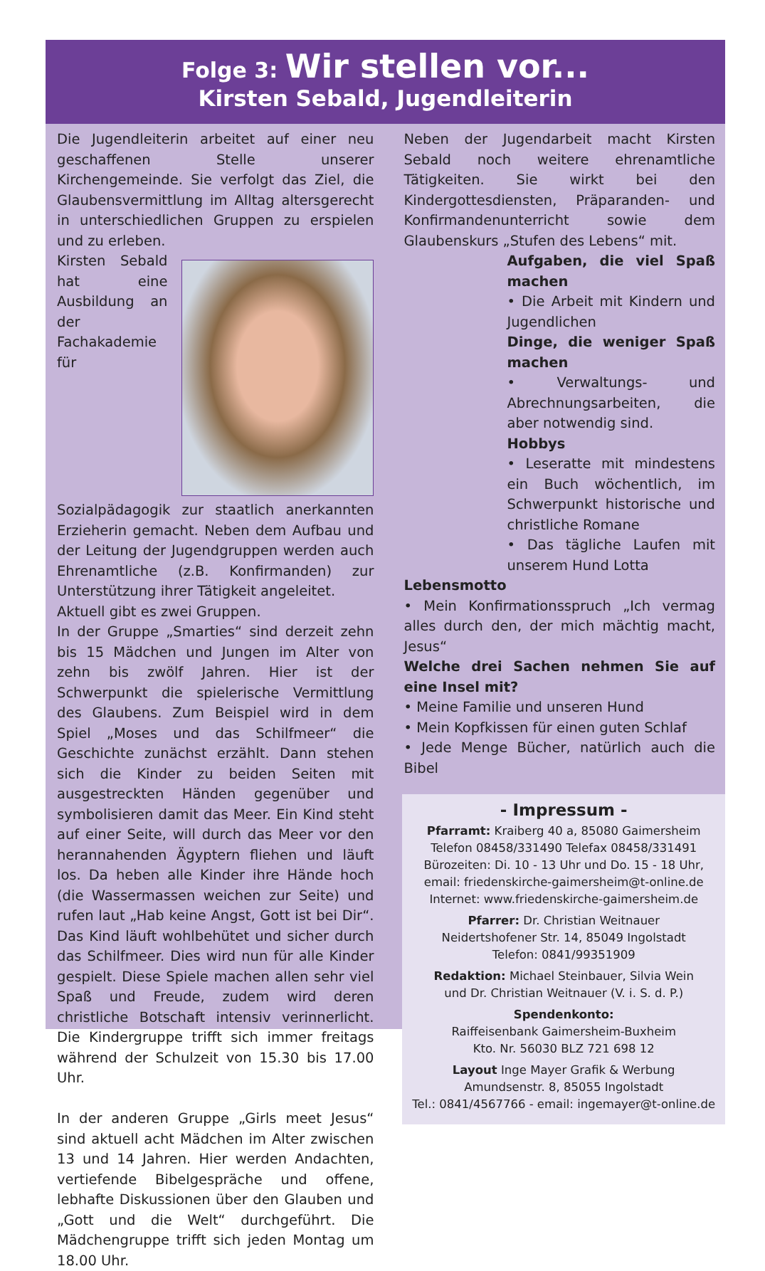Folge 3: Wir stellen vor...
Kirsten Sebald, Jugendleiterin
Die Jugendleiterin arbeitet auf einer neu geschaffenen Stelle unserer Kirchengemeinde. Sie verfolgt das Ziel, die Glaubensvermittlung im Alltag altersgerecht in unterschiedlichen Gruppen zu erspielen und zu erleben.
Kirsten Sebald hat eine Ausbildung an der Fachakademie für Sozialpädagogik zur staatlich anerkannten Erzieherin gemacht. Neben dem Aufbau und der Leitung der Jugendgruppen werden auch Ehrenamtliche (z.B. Konfirmanden) zur Unterstützung ihrer Tätigkeit angeleitet.
Aktuell gibt es zwei Gruppen.
In der Gruppe „Smarties“ sind derzeit zehn bis 15 Mädchen und Jungen im Alter von zehn bis zwölf Jahren. Hier ist der Schwerpunkt die spielerische Vermittlung des Glaubens. Zum Beispiel wird in dem Spiel „Moses und das Schilfmeer“ die Geschichte zunächst erzählt. Dann stehen sich die Kinder zu beiden Seiten mit ausgestreckten Händen gegenüber und symbolisieren damit das Meer. Ein Kind steht auf einer Seite, will durch das Meer vor den herannahenden Ägyptern fliehen und läuft los. Da heben alle Kinder ihre Hände hoch (die Wassermassen weichen zur Seite) und rufen laut „Hab keine Angst, Gott ist bei Dir“. Das Kind läuft wohlbehütet und sicher durch das Schilfmeer. Dies wird nun für alle Kinder gespielt. Diese Spiele machen allen sehr viel Spaß und Freude, zudem wird deren christliche Botschaft intensiv verinnerlicht. Die Kindergruppe trifft sich immer freitags während der Schulzeit von 15.30 bis 17.00 Uhr.
In der anderen Gruppe „Girls meet Jesus“ sind aktuell acht Mädchen im Alter zwischen 13 und 14 Jahren. Hier werden Andachten, vertiefende Bibelgespräche und offene, lebhafte Diskussionen über den Glauben und „Gott und die Welt“ durchgeführt. Die Mädchengruppe trifft sich jeden Montag um 18.00 Uhr.
Neben der Jugendarbeit macht Kirsten Sebald noch weitere ehrenamtliche Tätigkeiten. Sie wirkt bei den Kindergottesdiensten, Präparanden- und Konfirmandenunterricht sowie dem Glaubenskurs „Stufen des Lebens“ mit.
Aufgaben, die viel Spaß machen
• Die Arbeit mit Kindern und Jugendlichen
Dinge, die weniger Spaß machen
• Verwaltungs- und Abrechnungsarbeiten, die aber notwendig sind.
Hobbys
• Leseratte mit mindestens ein Buch wöchentlich, im Schwerpunkt historische und christliche Romane
• Das tägliche Laufen mit unserem Hund Lotta
Lebensmotto
• Mein Konfirmationsspruch „Ich vermag alles durch den, der mich mächtig macht, Jesus“
Welche drei Sachen nehmen Sie auf eine Insel mit?
• Meine Familie und unseren Hund
• Mein Kopfkissen für einen guten Schlaf
• Jede Menge Bücher, natürlich auch die Bibel
- Impressum -
Pfarramt: Kraiberg 40 a, 85080 Gaimersheim
Telefon 08458/331490 Telefax 08458/331491
Bürozeiten: Di. 10 - 13 Uhr und Do. 15 - 18 Uhr,
email: friedenskirche-gaimersheim@t-online.de
Internet: www.friedenskirche-gaimersheim.de
Pfarrer: Dr. Christian Weitnauer
Neidertshofener Str. 14, 85049 Ingolstadt
Telefon: 0841/99351909
Redaktion: Michael Steinbauer, Silvia Wein
und Dr. Christian Weitnauer (V. i. S. d. P.)
Spendenkonto:
Raiffeisenbank Gaimersheim-Buxheim
Kto. Nr. 56030 BLZ 721 698 12
Layout Inge Mayer Grafik & Werbung
Amundsenstr. 8, 85055 Ingolstadt
Tel.: 0841/4567766 - email: ingemayer@t-online.de